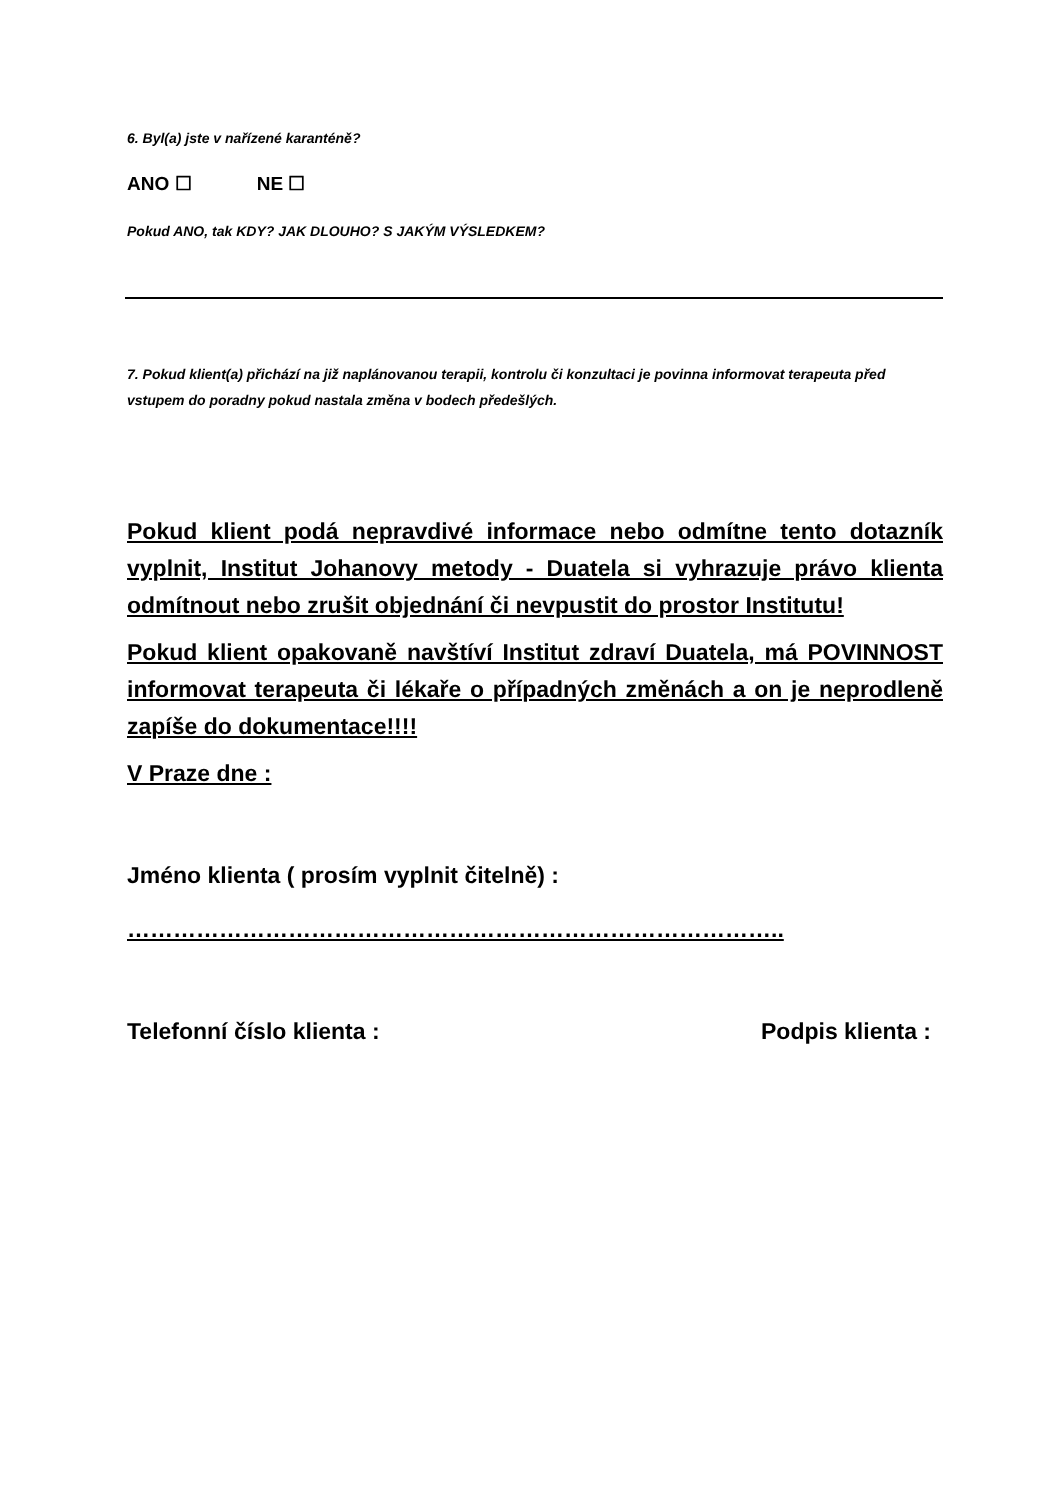6. Byl(a) jste v nařízené karanténě?
ANO ☐ NE ☐
Pokud ANO, tak KDY? JAK DLOUHO? S JAKÝM VÝSLEDKEM?
7. Pokud klient(a) přichází na již naplánovanou terapii, kontrolu či konzultaci je povinna informovat terapeuta před vstupem do poradny pokud nastala změna v bodech předešlých.
Pokud klient podá nepravdivé informace nebo odmítne tento dotazník vyplnit, Institut Johanovy metody - Duatela si vyhrazuje právo klienta odmítnout nebo zrušit objednání či nevpustit do prostor Institutu!
Pokud klient opakovaně navštíví Institut zdraví Duatela, má POVINNOST informovat terapeuta či lékaře o případných změnách a on je neprodleně zapíše do dokumentace!!!!
V Praze dne :
Jméno klienta ( prosím vyplnit čitelně) :
…………………………………………………………………………..
Telefonní číslo klienta : Podpis klienta :